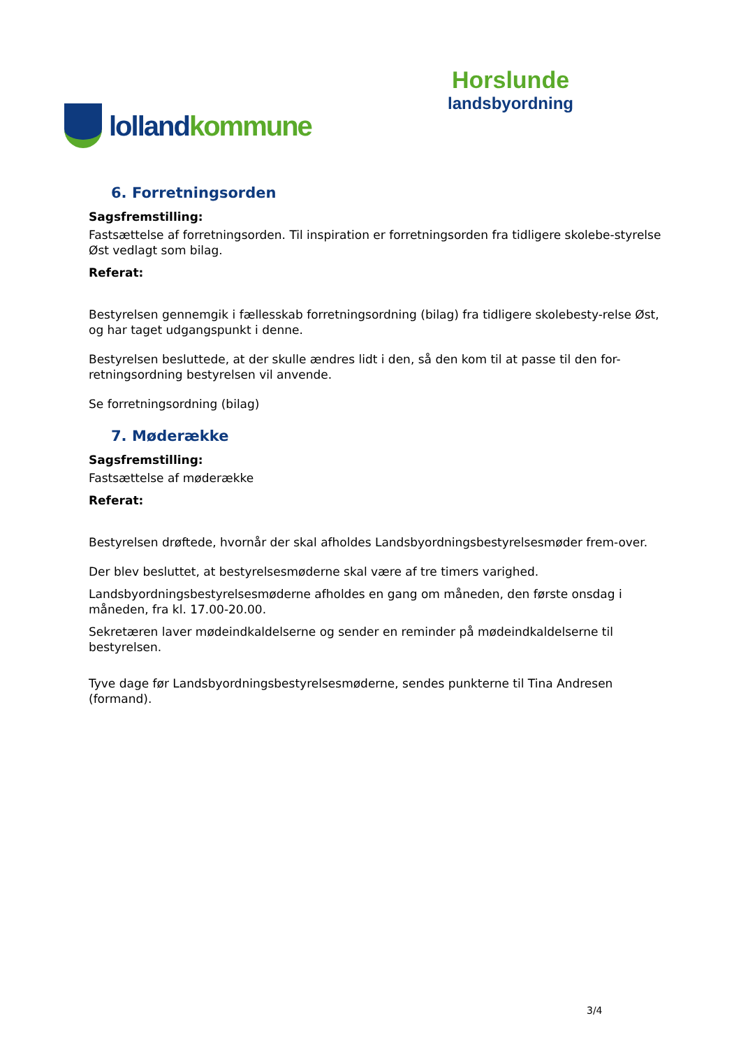lolland kommune
Horslunde
landsbyordning
6. Forretningsorden
Sagsfremstilling:
Fastsættelse af forretningsorden. Til inspiration er forretningsorden fra tidligere skolebe-styrelse Øst vedlagt som bilag.
Referat:
Bestyrelsen gennemgik i fællesskab forretningsordning (bilag) fra tidligere skolebesty-relse Øst, og har taget udgangspunkt i denne.
Bestyrelsen besluttede, at der skulle ændres lidt i den, så den kom til at passe til den for-retningsordning bestyrelsen vil anvende.
Se forretningsordning (bilag)
7. Møderække
Sagsfremstilling:
Fastsættelse af møderække
Referat:
Bestyrelsen drøftede, hvornår der skal afholdes Landsbyordningsbestyrelsesmøder frem-over.
Der blev besluttet, at bestyrelsesmøderne skal være af tre timers varighed.
Landsbyordningsbestyrelsesmøderne afholdes en gang om måneden, den første onsdag i måneden, fra kl. 17.00-20.00.
Sekretæren laver mødeindkaldelserne og sender en reminder på mødeindkaldelserne til bestyrelsen.
Tyve dage før Landsbyordningsbestyrelsesmøderne, sendes punkterne til Tina Andresen (formand).
3/4